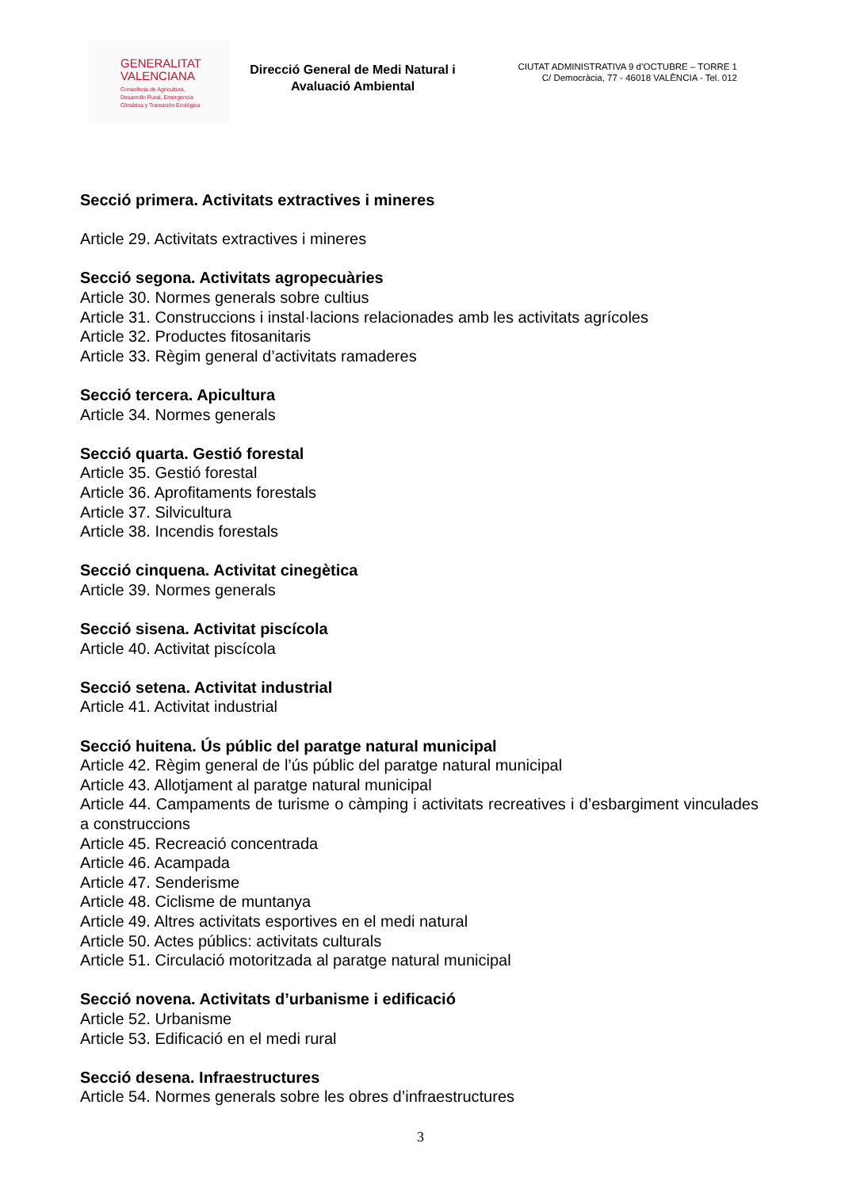GENERALITAT
VALENCIANA
Conselleria de Agricultura,
Desarrollo Rural, Emergencia
Climática y Transición Ecológica
Direcció General de Medi Natural i Avaluació Ambiental
CIUTAT ADMINISTRATIVA 9 d’OCTUBRE – TORRE 1
C/ Democràcia, 77 - 46018 VALÈNCIA - Tel. 012
Secció primera. Activitats extractives i mineres
Article 29. Activitats extractives i mineres
Secció segona. Activitats agropecuàries
Article 30. Normes generals sobre cultius
Article 31. Construccions i instal·lacions relacionades amb les activitats agrícoles
Article 32. Productes fitosanitaris
Article 33. Règim general d’activitats ramaderes
Secció tercera. Apicultura
Article 34. Normes generals
Secció quarta. Gestió forestal
Article 35. Gestió forestal
Article 36. Aprofitaments forestals
Article 37. Silvicultura
Article 38. Incendis forestals
Secció cinquena. Activitat cinegètica
Article 39. Normes generals
Secció sisena. Activitat piscícola
Article 40. Activitat piscícola
Secció setena. Activitat industrial
Article 41. Activitat industrial
Secció huitena. Ús públic del paratge natural municipal
Article 42. Règim general de l’ús públic del paratge natural municipal
Article 43. Allotjament al paratge natural municipal
Article 44. Campaments de turisme o càmping i activitats recreatives i d’esbargiment vinculades a construccions
Article 45. Recreació concentrada
Article 46. Acampada
Article 47. Senderisme
Article 48. Ciclisme de muntanya
Article 49. Altres activitats esportives en el medi natural
Article 50. Actes públics: activitats culturals
Article 51. Circulació motoritzada al paratge natural municipal
Secció novena. Activitats d’urbanisme i edificació
Article 52. Urbanisme
Article 53. Edificació en el medi rural
Secció desena. Infraestructures
Article 54. Normes generals sobre les obres d’infraestructures
3